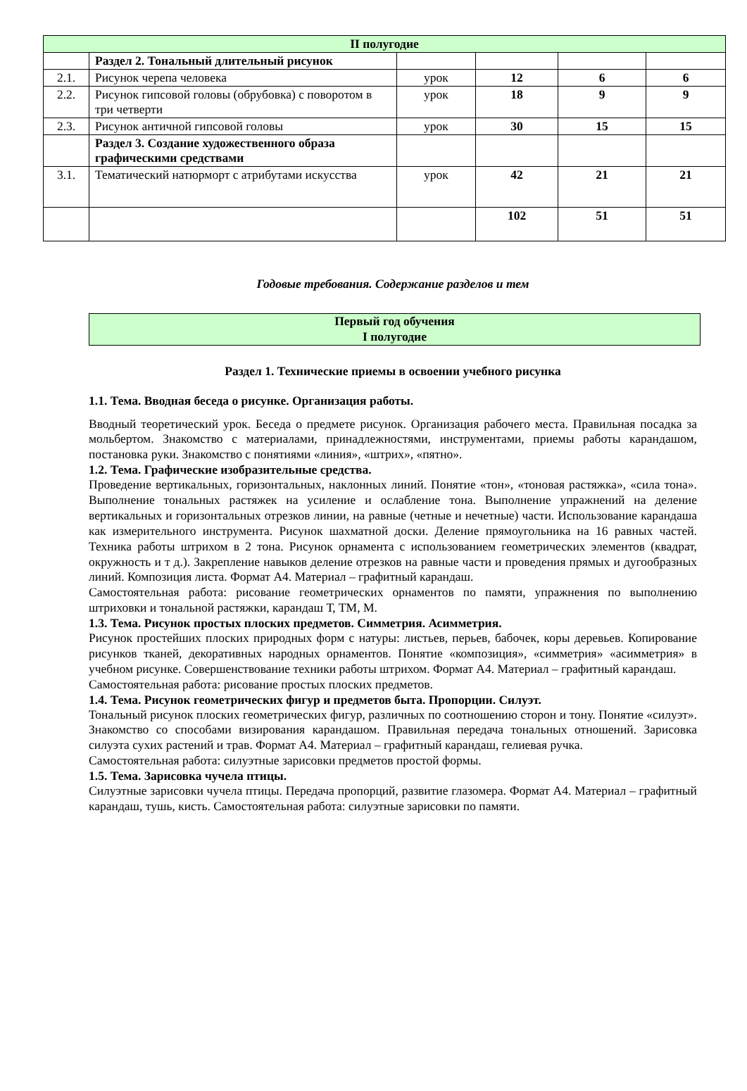| II полугодие | | | | | |
| | Раздел 2. Тональный длительный рисунок | | | | |
| 2.1. | Рисунок черепа человека | урок | 12 | 6 | 6 |
| 2.2. | Рисунок гипсовой головы (обрубовка) с поворотом в три четверти | урок | 18 | 9 | 9 |
| 2.3. | Рисунок античной гипсовой головы | урок | 30 | 15 | 15 |
| | Раздел 3. Создание художественного образа графическими средствами | | | | |
| 3.1. | Тематический натюрморт с атрибутами искусства | урок | 42 | 21 | 21 |
| | | | 102 | 51 | 51 |
Годовые требования. Содержание разделов и тем
Первый год обучения
I полугодие
Раздел 1. Технические приемы в освоении учебного рисунка
1.1. Тема. Вводная беседа о рисунке. Организация работы.
Вводный теоретический урок. Беседа о предмете рисунок. Организация рабочего места. Правильная посадка за мольбертом. Знакомство с материалами, принадлежностями, инструментами, приемы работы карандашом, постановка руки. Знакомство с понятиями «линия», «штрих», «пятно».
1.2. Тема. Графические изобразительные средства.
Проведение вертикальных, горизонтальных, наклонных линий. Понятие «тон», «тоновая растяжка», «сила тона». Выполнение тональных растяжек на усиление и ослабление тона. Выполнение упражнений на деление вертикальных и горизонтальных отрезков линии, на равные (четные и нечетные) части. Использование карандаша как измерительного инструмента. Рисунок шахматной доски. Деление прямоугольника на 16 равных частей. Техника работы штрихом в 2 тона. Рисунок орнамента с использованием геометрических элементов (квадрат, окружность и т д.). Закрепление навыков деление отрезков на равные части и проведения прямых и дугообразных линий. Композиция листа. Формат А4. Материал – графитный карандаш.
Самостоятельная работа: рисование геометрических орнаментов по памяти, упражнения по выполнению штриховки и тональной растяжки, карандаш Т, ТМ, М.
1.3. Тема. Рисунок простых плоских предметов. Симметрия. Асимметрия.
Рисунок простейших плоских природных форм с натуры: листьев, перьев, бабочек, коры деревьев. Копирование рисунков тканей, декоративных народных орнаментов. Понятие «композиция», «симметрия» «асимметрия» в учебном рисунке. Совершенствование техники работы штрихом. Формат А4. Материал – графитный карандаш.
Самостоятельная работа: рисование простых плоских предметов.
1.4. Тема. Рисунок геометрических фигур и предметов быта. Пропорции. Силуэт.
Тональный рисунок плоских геометрических фигур, различных по соотношению сторон и тону. Понятие «силуэт». Знакомство со способами визирования карандашом. Правильная передача тональных отношений. Зарисовка силуэта сухих растений и трав. Формат А4. Материал – графитный карандаш, гелиевая ручка.
Самостоятельная работа: силуэтные зарисовки предметов простой формы.
1.5. Тема. Зарисовка чучела птицы.
Силуэтные зарисовки чучела птицы. Передача пропорций, развитие глазомера. Формат А4. Материал – графитный карандаш, тушь, кисть. Самостоятельная работа: силуэтные зарисовки по памяти.